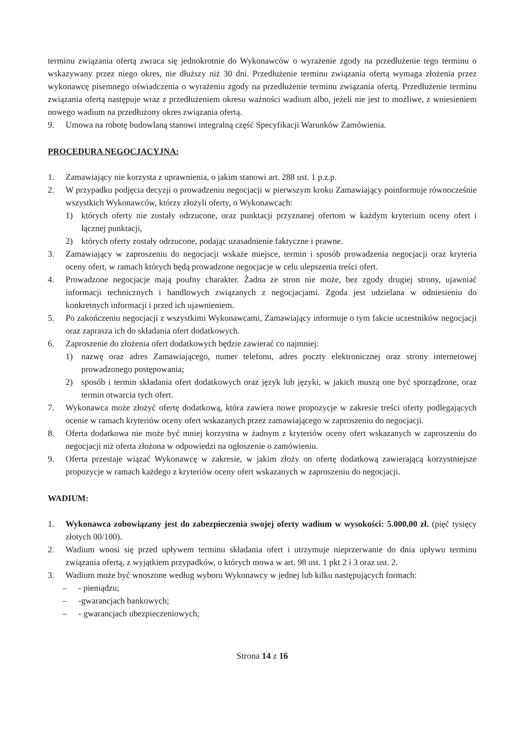terminu związania ofertą zwraca się jednokrotnie do Wykonawców o wyrażenie zgody na przedłużenie tego terminu o wskazywany przez niego okres, nie dłuższy niż 30 dni. Przedłużenie terminu związania ofertą wymaga złożenia przez wykonawcę pisemnego oświadczenia o wyrażeniu zgody na przedłużenie terminu związania ofertą. Przedłużenie terminu związania ofertą następuje wraz z przedłużeniem okresu ważności wadium albo, jeżeli nie jest to możliwe, z wniesieniem nowego wadium na przedłużony okres związania ofertą.
9. Umowa na robotę budowlaną stanowi integralną część Specyfikacji Warunków Zamówienia.
PROCEDURA NEGOCJACYJNA:
1. Zamawiający nie korzysta z uprawnienia, o jakim stanowi art. 288 ust. 1 p.z.p.
2. W przypadku podjęcia decyzji o prowadzeniu negocjacji w pierwszym kroku Zamawiający poinformuje równocześnie wszystkich Wykonawców, którzy złożyli oferty, o Wykonawcach:
1) których oferty nie zostały odrzucone, oraz punktacji przyznanej ofertom w każdym kryterium oceny ofert i łącznej punktacji,
2) których oferty zostały odrzucone, podając uzasadnienie faktyczne i prawne.
3. Zamawiający w zaproszeniu do negocjacji wskaże miejsce, termin i sposób prowadzenia negocjacji oraz kryteria oceny ofert, w ramach których będą prowadzone negocjacje w celu ulepszenia treści ofert.
4. Prowadzone negocjacje mają poufny charakter. Żadna ze stron nie może, bez zgody drugiej strony, ujawniać informacji technicznych i handlowych związanych z negocjacjami. Zgoda jest udzielana w odniesieniu do konkretnych informacji i przed ich ujawnieniem.
5. Po zakończeniu negocjacji z wszystkimi Wykonawcami, Zamawiający informuje o tym fakcie uczestników negocjacji oraz zaprasza ich do składania ofert dodatkowych.
6. Zaproszenie do złożenia ofert dodatkowych będzie zawierać co najmniej:
1) nazwę oraz adres Zamawiającego, numer telefonu, adres poczty elektronicznej oraz strony internetowej prowadzonego postępowania;
2) sposób i termin składania ofert dodatkowych oraz język lub języki, w jakich muszą one być sporządzone, oraz termin otwarcia tych ofert.
7. Wykonawca może złożyć ofertę dodatkową, która zawiera nowe propozycje w zakresie treści oferty podlegających ocenie w ramach kryteriów oceny ofert wskazanych przez zamawiającego w zaproszeniu do negocjacji.
8. Oferta dodatkowa nie może być mniej korzystna w żadnym z kryteriów oceny ofert wskazanych w zaproszeniu do negocjacji niż oferta złożona w odpowiedzi na ogłoszenie o zamówieniu.
9. Oferta przestaje wiązać Wykonawcę w zakresie, w jakim złoży on ofertę dodatkową zawierającą korzystniejsze propozycje w ramach każdego z kryteriów oceny ofert wskazanych w zaproszeniu do negocjacji.
WADIUM:
1. Wykonawca zobowiązany jest do zabezpieczenia swojej oferty wadium w wysokości: 5.000,00 zł. (pięć tysięcy złotych 00/100).
2. Wadium wnosi się przed upływem terminu składania ofert i utrzymuje nieprzerwanie do dnia upływu terminu związania ofertą, z wyjątkiem przypadków, o których mowa w art. 98 ust. 1 pkt 2 i 3 oraz ust. 2.
3. Wadium może być wnoszone według wyboru Wykonawcy w jednej lub kilku następujących formach:
– - pieniądzu;
– -gwarancjach bankowych;
– - gwarancjach ubezpieczeniowych;
Strona 14 z 16